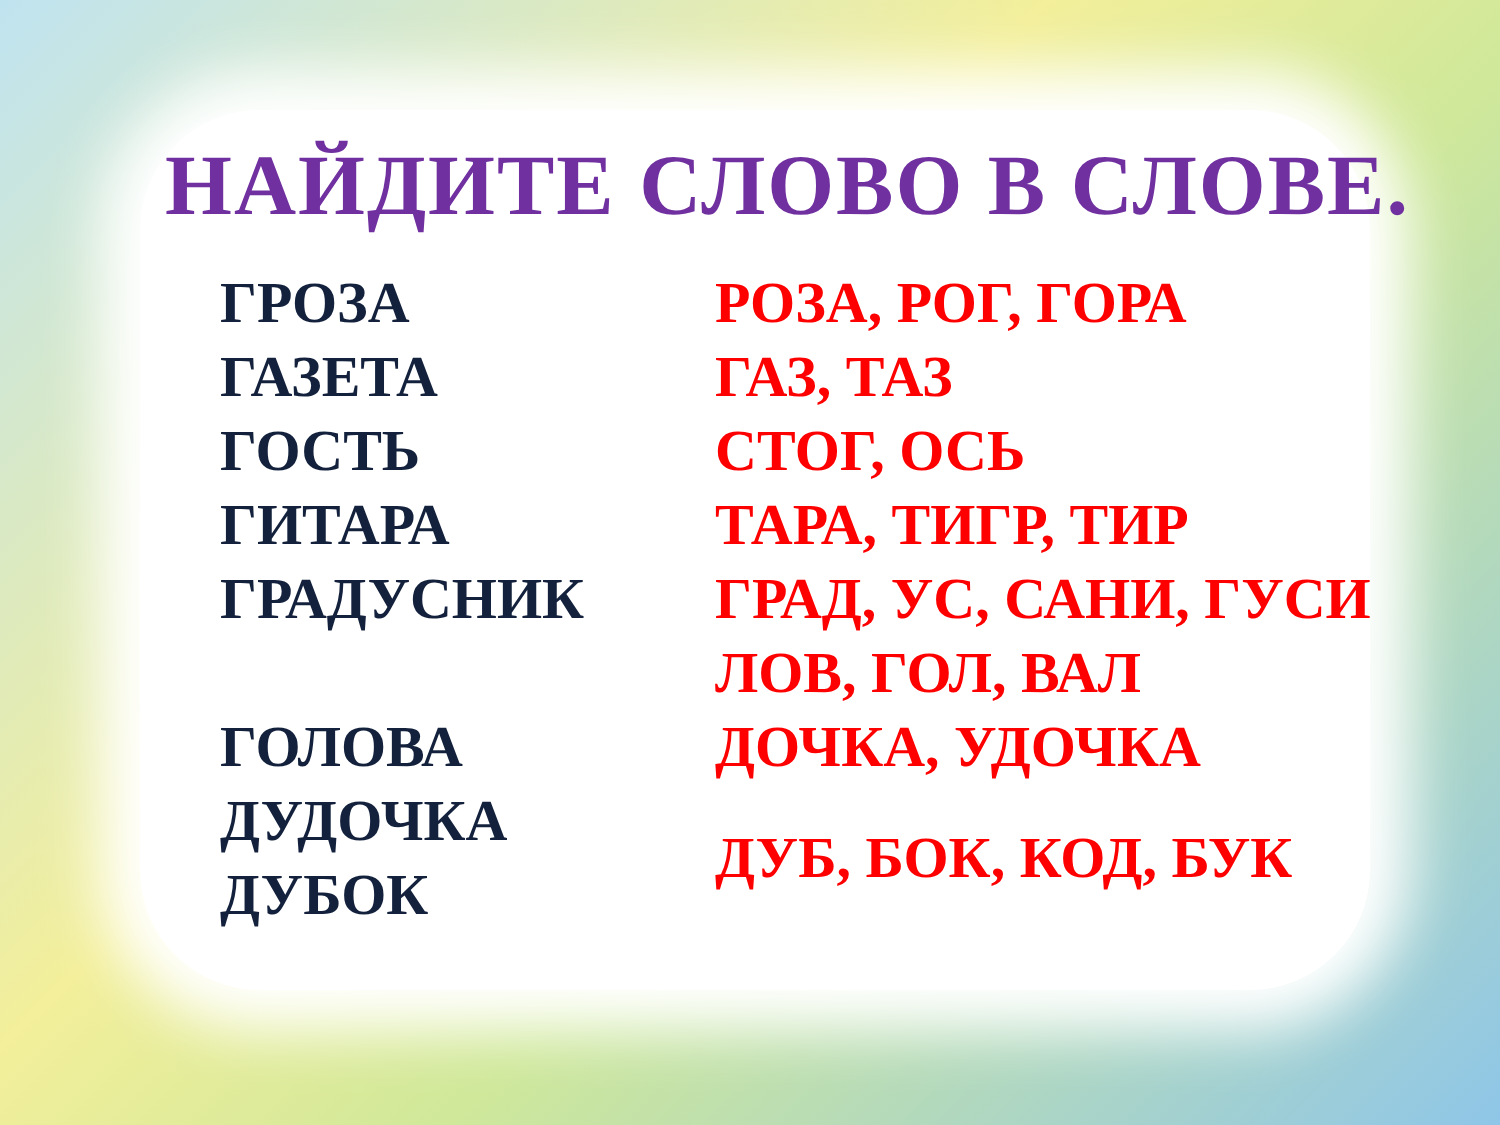НАЙДИТЕ СЛОВО В СЛОВЕ.
| ГРОЗА | РОЗА, РОГ, ГОРА |
| ГАЗЕТА | ГАЗ, ТАЗ |
| ГОСТЬ | СТОГ, ОСЬ |
| ГИТАРА | ТАРА, ТИГР, ТИР |
| ГРАДУСНИК | ГРАД, УС, САНИ, ГУСИ |
| | ЛОВ, ГОЛ, ВАЛ |
| ГОЛОВА | ДОЧКА, УДОЧКА |
| ДУДОЧКА | ДУБ, БОК, КОД, БУК |
| ДУБОК | |